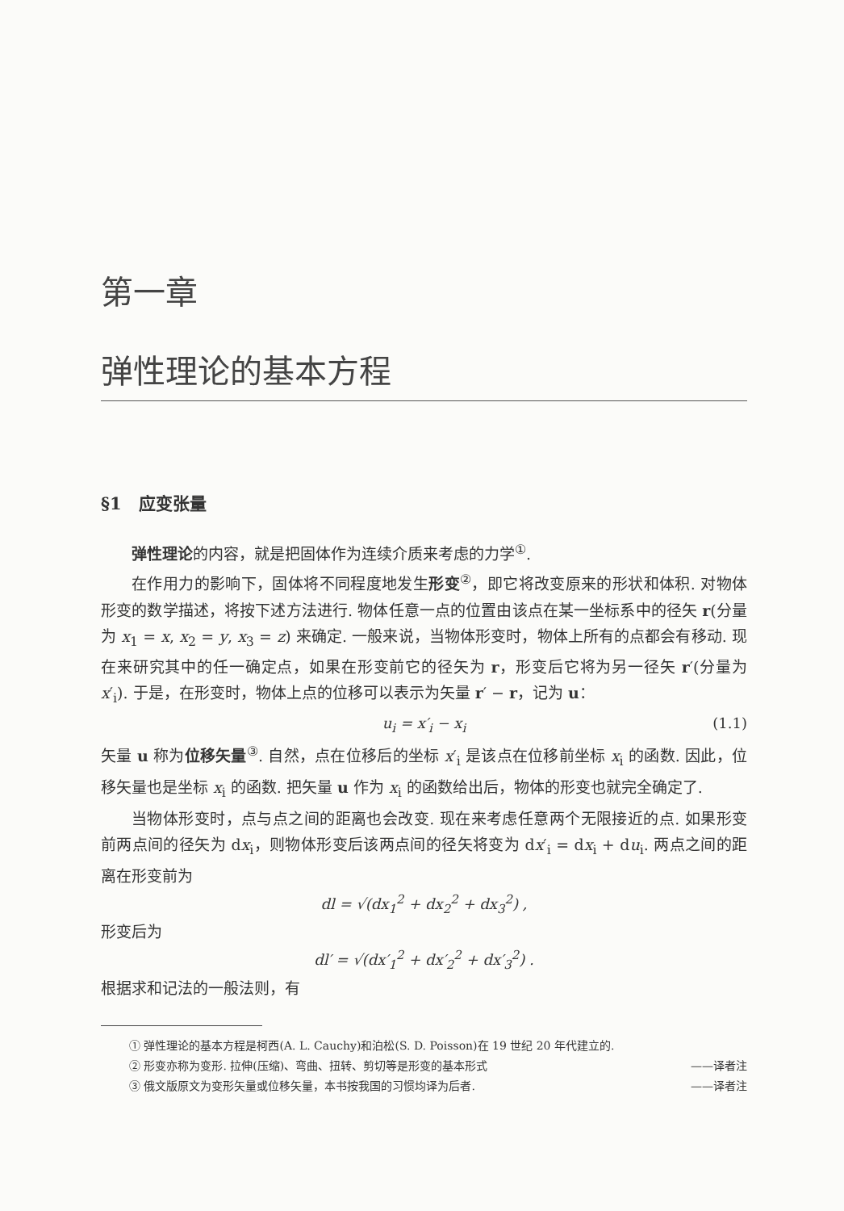第一章
弹性理论的基本方程
§1　应变张量
弹性理论的内容，就是把固体作为连续介质来考虑的力学<sup>①</sup>.
在作用力的影响下，固体将不同程度地发生形变<sup>②</sup>，即它将改变原来的形状和体积. 对物体形变的数学描述，将按下述方法进行. 物体任意一点的位置由该点在某一坐标系中的径矢 r(分量为 x<sub>1</sub> = x, x<sub>2</sub> = y, x<sub>3</sub> = z) 来确定. 一般来说，当物体形变时，物体上所有的点都会有移动. 现在来研究其中的任一确定点，如果在形变前它的径矢为 r，形变后它将为另一径矢 r′(分量为 x′<sub>i</sub>). 于是，在形变时，物体上点的位移可以表示为矢量 r′ − r，记为 u：
u<sub>i</sub> = x′<sub>i</sub> − x<sub>i</sub> (1.1)
矢量 u 称为位移矢量<sup>③</sup>. 自然，点在位移后的坐标 x′<sub>i</sub> 是该点在位移前坐标 x<sub>i</sub> 的函数. 因此，位移矢量也是坐标 x<sub>i</sub> 的函数. 把矢量 u 作为 x<sub>i</sub> 的函数给出后，物体的形变也就完全确定了.
当物体形变时，点与点之间的距离也会改变. 现在来考虑任意两个无限接近的点. 如果形变前两点间的径矢为 dx<sub>i</sub>，则物体形变后该两点间的径矢将变为 dx′<sub>i</sub> = dx<sub>i</sub> + du<sub>i</sub>. 两点之间的距离在形变前为
dl = √(dx<sub>1</sub><sup>2</sup> + dx<sub>2</sub><sup>2</sup> + dx<sub>3</sub><sup>2</sup>) ,
形变后为
dl′ = √(dx′<sub>1</sub><sup>2</sup> + dx′<sub>2</sub><sup>2</sup> + dx′<sub>3</sub><sup>2</sup>) .
根据求和记法的一般法则，有
① 弹性理论的基本方程是柯西(A. L. Cauchy)和泊松(S. D. Poisson)在 19 世纪 20 年代建立的.
② 形变亦称为变形. 拉伸(压缩)、弯曲、扭转、剪切等是形变的基本形式 ——译者注
③ 俄文版原文为变形矢量或位移矢量，本书按我国的习惯均译为后者. ——译者注